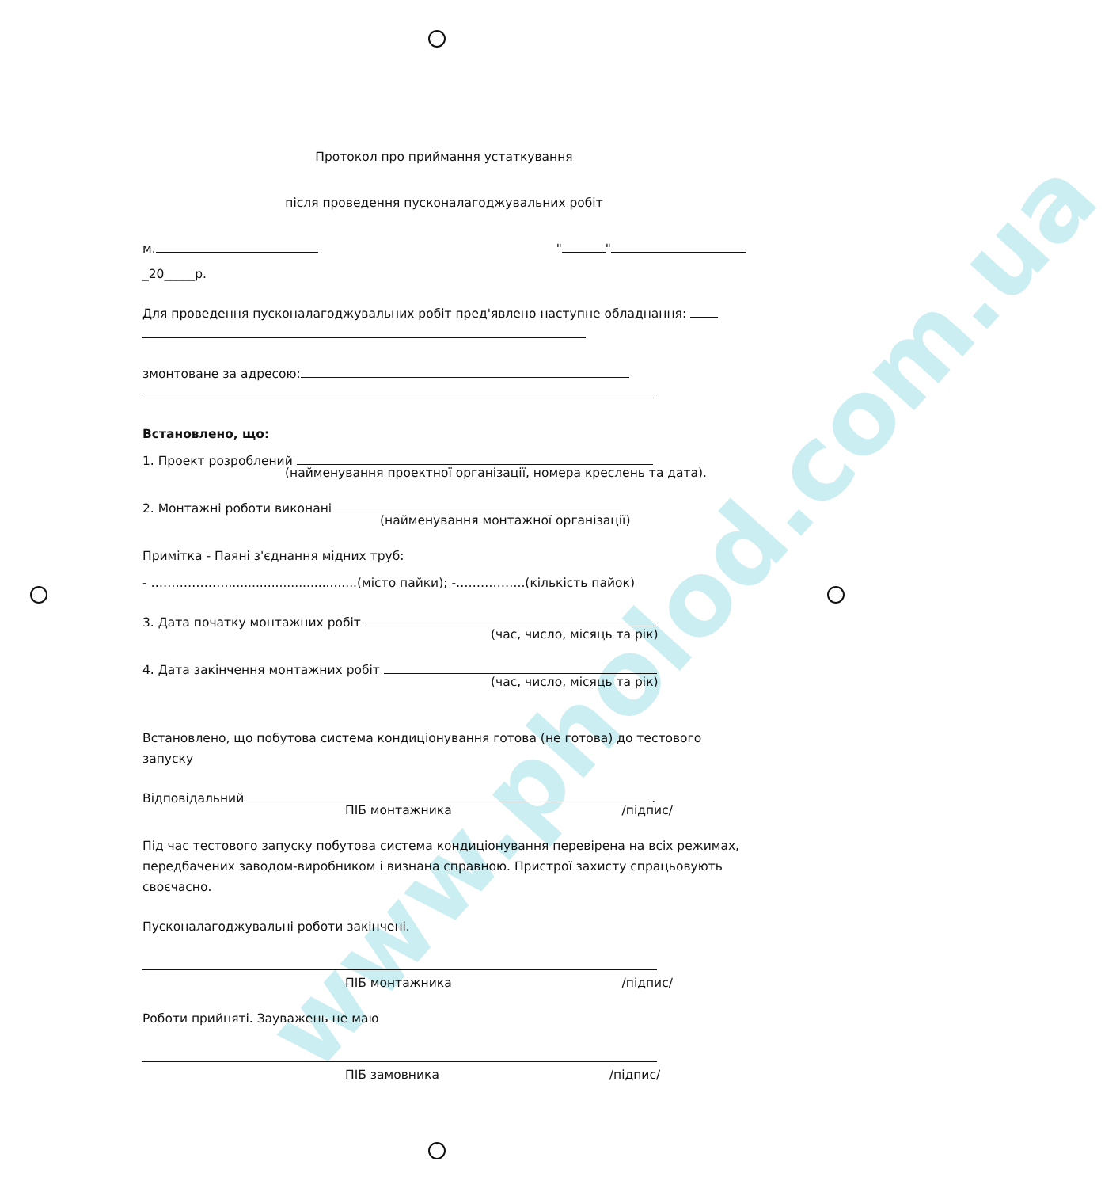www.pholod.com.ua
Протокол про приймання устаткування
після проведення пусконалагоджувальних робіт
м. " "
_20_____р.
Для проведення пусконалагоджувальних робіт пред'явлено наступне обладнання:
змонтоване за адресою:
Встановлено, що:
1. Проект розроблений
(найменування проектної організації, номера креслень та дата).
2. Монтажні роботи виконані
(найменування монтажної організації)
Примітка - Паяні з'єднання мідних труб:
- ………………..................................(місто пайки); -……………..(кількість пайок)
3. Дата початку монтажних робіт
(час, число, місяць та рік)
4. Дата закінчення монтажних робіт
(час, число, місяць та рік)
Встановлено, що побутова система кондиціонування готова (не готова) до тестового запуску
Відповідальний .
ПІБ монтажника /підпис/
Під час тестового запуску побутова система кондиціонування перевірена на всіх режимах, передбачених заводом-виробником і визнана справною. Пристрої захисту спрацьовують своєчасно.
Пусконалагоджувальні роботи закінчені.
ПІБ монтажника /підпис/
Роботи прийняті. Зауважень не маю
ПІБ замовника /підпис/